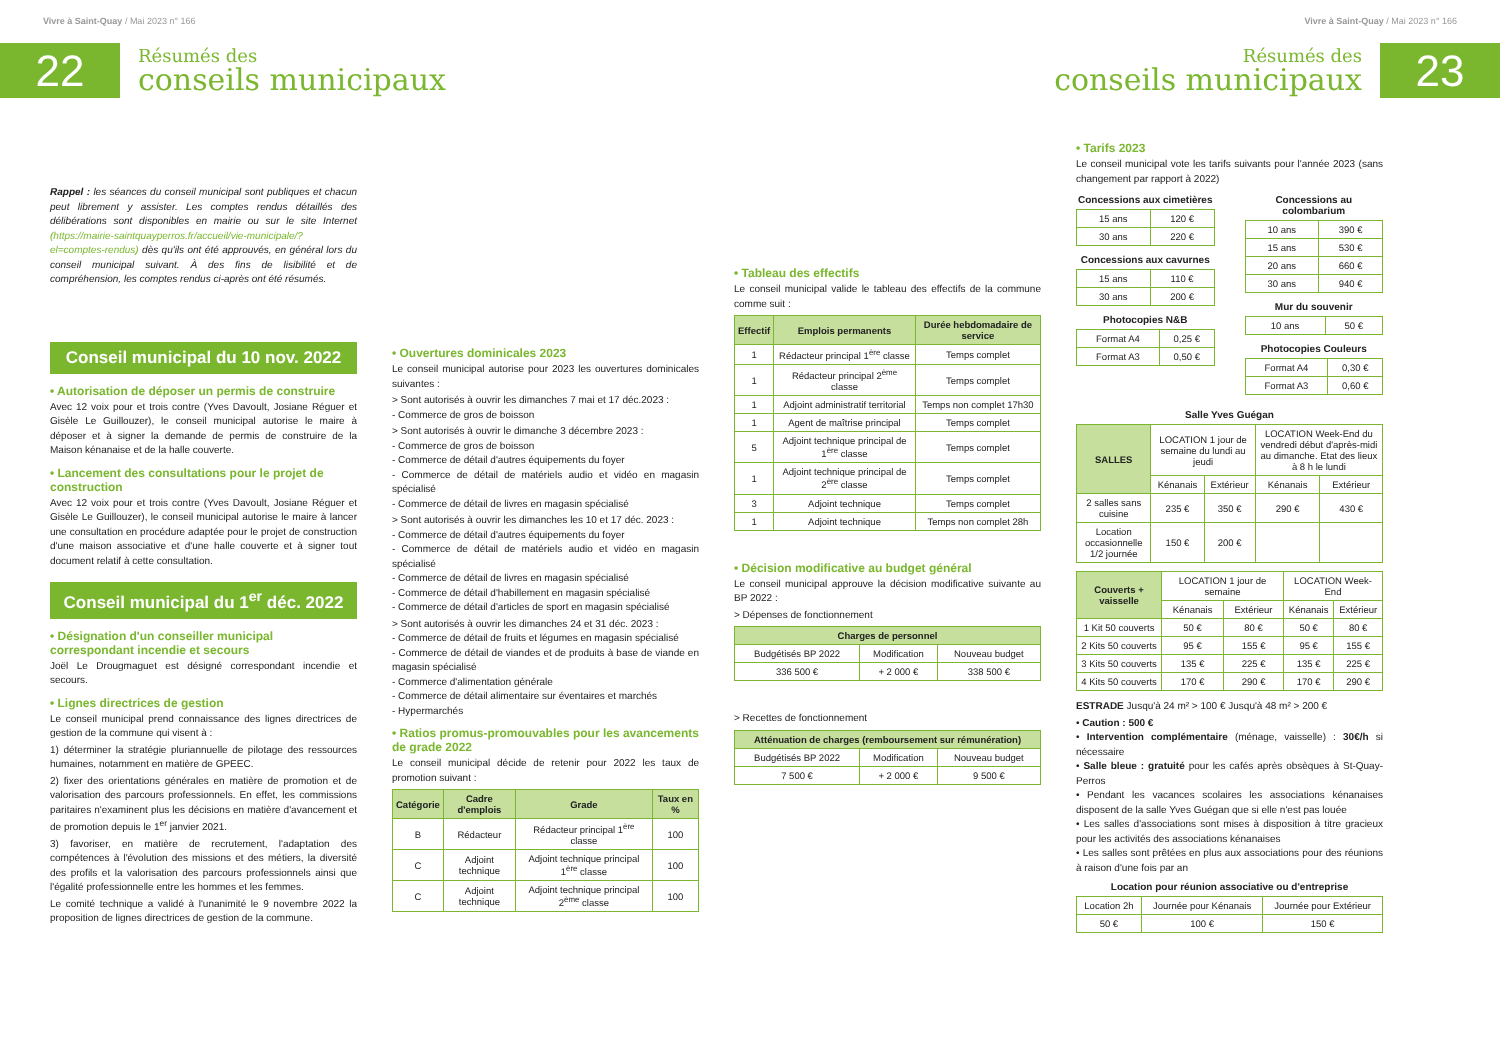Vivre à Saint-Quay / Mai 2023 n° 166 Vivre à Saint-Quay / Mai 2023 n° 166
22
Résumés des
conseils municipaux
Résumés des
conseils municipaux
23
Rappel : les séances du conseil municipal sont publiques et chacun peut librement y assister. Les comptes rendus détaillés des délibérations sont disponibles en mairie ou sur le site Internet (https://mairie-saintquayperros.fr/accueil/vie-municipale/?el=comptes-rendus) dès qu'ils ont été approuvés, en général lors du conseil municipal suivant. À des fins de lisibilité et de compréhension, les comptes rendus ci-après ont été résumés.
Conseil municipal du 10 nov. 2022
• Autorisation de déposer un permis de construire
Avec 12 voix pour et trois contre (Yves Davoult, Josiane Réguer et Gisèle Le Guillouzer), le conseil municipal autorise le maire à déposer et à signer la demande de permis de construire de la Maison kénanaise et de la halle couverte.
• Lancement des consultations pour le projet de construction
Avec 12 voix pour et trois contre (Yves Davoult, Josiane Réguer et Gisèle Le Guillouzer), le conseil municipal autorise le maire à lancer une consultation en procédure adaptée pour le projet de construction d'une maison associative et d'une halle couverte et à signer tout document relatif à cette consultation.
Conseil municipal du 1<sup>er</sup> déc. 2022
• Désignation d'un conseiller municipal correspondant incendie et secours
Joël Le Drougmaguet est désigné correspondant incendie et secours.
• Lignes directrices de gestion
Le conseil municipal prend connaissance des lignes directrices de gestion de la commune qui visent à :
1) déterminer la stratégie pluriannuelle de pilotage des ressources humaines, notamment en matière de GPEEC.
2) fixer des orientations générales en matière de promotion et de valorisation des parcours professionnels. En effet, les commissions paritaires n'examinent plus les décisions en matière d'avancement et de promotion depuis le 1<sup>er</sup> janvier 2021.
3) favoriser, en matière de recrutement, l'adaptation des compétences à l'évolution des missions et des métiers, la diversité des profils et la valorisation des parcours professionnels ainsi que l'égalité professionnelle entre les hommes et les femmes.
Le comité technique a validé à l'unanimité le 9 novembre 2022 la proposition de lignes directrices de gestion de la commune.
• Ouvertures dominicales 2023
Le conseil municipal autorise pour 2023 les ouvertures dominicales suivantes :
> Sont autorisés à ouvrir les dimanches 7 mai et 17 déc.2023 :
- Commerce de gros de boisson
> Sont autorisés à ouvrir le dimanche 3 décembre 2023 :
- Commerce de gros de boisson
- Commerce de détail d'autres équipements du foyer
- Commerce de détail de matériels audio et vidéo en magasin spécialisé
- Commerce de détail de livres en magasin spécialisé
> Sont autorisés à ouvrir les dimanches les 10 et 17 déc. 2023 :
- Commerce de détail d'autres équipements du foyer
- Commerce de détail de matériels audio et vidéo en magasin spécialisé
- Commerce de détail de livres en magasin spécialisé
- Commerce de détail d'habillement en magasin spécialisé
- Commerce de détail d'articles de sport en magasin spécialisé
> Sont autorisés à ouvrir les dimanches 24 et 31 déc. 2023 :
- Commerce de détail de fruits et légumes en magasin spécialisé
- Commerce de détail de viandes et de produits à base de viande en magasin spécialisé
- Commerce d'alimentation générale
- Commerce de détail alimentaire sur éventaires et marchés
- Hypermarchés
• Ratios promus-promouvables pour les avancements de grade 2022
Le conseil municipal décide de retenir pour 2022 les taux de promotion suivant :
| Catégorie | Cadre d'emplois | Grade | Taux en % |
| --- | --- | --- | --- |
| B | Rédacteur | Rédacteur principal 1<sup>ère</sup> classe | 100 |
| C | Adjoint technique | Adjoint technique principal 1<sup>ère</sup> classe | 100 |
| C | Adjoint technique | Adjoint technique principal 2<sup>ème</sup> classe | 100 |
• Tableau des effectifs
Le conseil municipal valide le tableau des effectifs de la commune comme suit :
| Effectif | Emplois permanents | Durée hebdomadaire de service |
| --- | --- | --- |
| 1 | Rédacteur principal 1<sup>ère</sup> classe | Temps complet |
| 1 | Rédacteur principal 2<sup>ème</sup> classe | Temps complet |
| 1 | Adjoint administratif territorial | Temps non complet 17h30 |
| 1 | Agent de maîtrise principal | Temps complet |
| 5 | Adjoint technique principal de 1<sup>ère</sup> classe | Temps complet |
| 1 | Adjoint technique principal de 2<sup>ère</sup> classe | Temps complet |
| 3 | Adjoint technique | Temps complet |
| 1 | Adjoint technique | Temps non complet 28h |
• Décision modificative au budget général
Le conseil municipal approuve la décision modificative suivante au BP 2022 :
> Dépenses de fonctionnement
| Charges de personnel | | |
| --- | --- | --- |
| Budgétisés BP 2022 | Modification | Nouveau budget |
| 336 500 € | + 2 000 € | 338 500 € |
> Recettes de fonctionnement
| Atténuation de charges (remboursement sur rémunération) | | |
| --- | --- | --- |
| Budgétisés BP 2022 | Modification | Nouveau budget |
| 7 500 € | + 2 000 € | 9 500 € |
• Tarifs 2023
Le conseil municipal vote les tarifs suivants pour l'année 2023 (sans changement par rapport à 2022)
Concessions aux cimetières
| 15 ans | 120 € |
| 30 ans | 220 € |
Concessions aux cavurnes
| 15 ans | 110 € |
| 30 ans | 200 € |
Photocopies N&B
| Format A4 | 0,25 € |
| Format A3 | 0,50 € |
Concessions au colombarium
| 10 ans | 390 € |
| 15 ans | 530 € |
| 20 ans | 660 € |
| 30 ans | 940 € |
Mur du souvenir
| 10 ans | 50 € |
Photocopies Couleurs
| Format A4 | 0,30 € |
| Format A3 | 0,60 € |
Salle Yves Guégan
| SALLES | LOCATION 1 jour de semaine du lundi au jeudi | | LOCATION Week-End du vendredi début d'après-midi au dimanche. Etat des lieux à 8 h le lundi | |
| | Kénanais | Extérieur | Kénanais | Extérieur |
| 2 salles sans cuisine | 235 € | 350 € | 290 € | 430 € |
| Location occasionnelle 1/2 journée | 150 € | 200 € | | |
| Couverts + vaisselle | LOCATION 1 jour de semaine | | LOCATION Week-End | |
| | Kénanais | Extérieur | Kénanais | Extérieur |
| 1 Kit 50 couverts | 50 € | 80 € | 50 € | 80 € |
| 2 Kits 50 couverts | 95 € | 155 € | 95 € | 155 € |
| 3 Kits 50 couverts | 135 € | 225 € | 135 € | 225 € |
| 4 Kits 50 couverts | 170 € | 290 € | 170 € | 290 € |
ESTRADE Jusqu'à 24 m² > 100 € Jusqu'à 48 m² > 200 €
• Caution : 500 €
• Intervention complémentaire (ménage, vaisselle) : 30€/h si nécessaire
• Salle bleue : gratuité pour les cafés après obsèques à St-Quay-Perros
• Pendant les vacances scolaires les associations kénanaises disposent de la salle Yves Guégan que si elle n'est pas louée
• Les salles d'associations sont mises à disposition à titre gracieux pour les activités des associations kénanaises
• Les salles sont prêtées en plus aux associations pour des réunions à raison d'une fois par an
Location pour réunion associative ou d'entreprise
| Location 2h | Journée pour Kénanais | Journée pour Extérieur |
| 50 € | 100 € | 150 € |